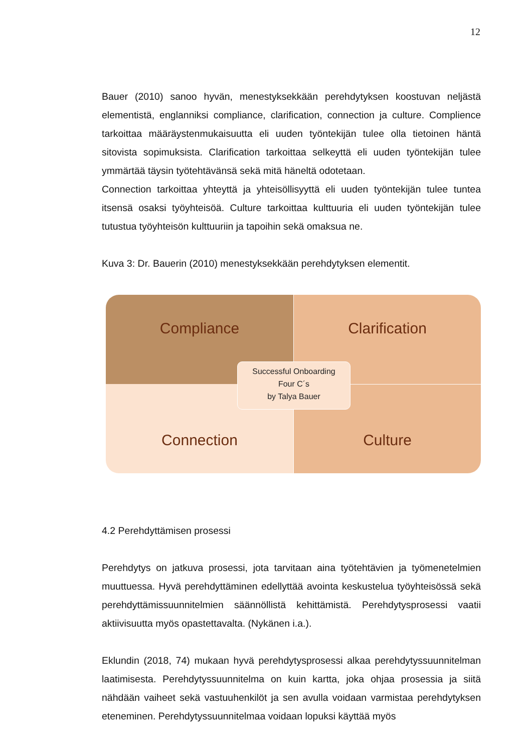12
Bauer (2010) sanoo hyvän, menestyksekkään perehdytyksen koostuvan neljästä elementistä, englanniksi compliance, clarification, connection ja culture. Complience tarkoittaa määräystenmukaisuutta eli uuden työntekijän tulee olla tietoinen häntä sitovista sopimuksista. Clarification tarkoittaa selkeyttä eli uuden työntekijän tulee ymmärtää täysin työtehtävänsä sekä mitä häneltä odotetaan.
Connection tarkoittaa yhteyttä ja yhteisöllisyyttä eli uuden työntekijän tulee tuntea itsensä osaksi työyhteisöä. Culture tarkoittaa kulttuuria eli uuden työntekijän tulee tutustua työyhteisön kulttuuriin ja tapoihin sekä omaksua ne.
Kuva 3: Dr. Bauerin (2010) menestyksekkään perehdytyksen elementit.
Compliance
Clarification
Connection
Culture
Successful Onboarding
Four C´s
by Talya Bauer
4.2 Perehdyttämisen prosessi
Perehdytys on jatkuva prosessi, jota tarvitaan aina työtehtävien ja työmenetelmien muuttuessa. Hyvä perehdyttäminen edellyttää avointa keskustelua työyhteisössä sekä perehdyttämissuunnitelmien säännöllistä kehittämistä. Perehdytysprosessi vaatii aktiivisuutta myös opastettavalta. (Nykänen i.a.).
Eklundin (2018, 74) mukaan hyvä perehdytysprosessi alkaa perehdytyssuunnitelman laatimisesta. Perehdytyssuunnitelma on kuin kartta, joka ohjaa prosessia ja siitä nähdään vaiheet sekä vastuuhenkilöt ja sen avulla voidaan varmistaa perehdytyksen eteneminen. Perehdytyssuunnitelmaa voidaan lopuksi käyttää myös